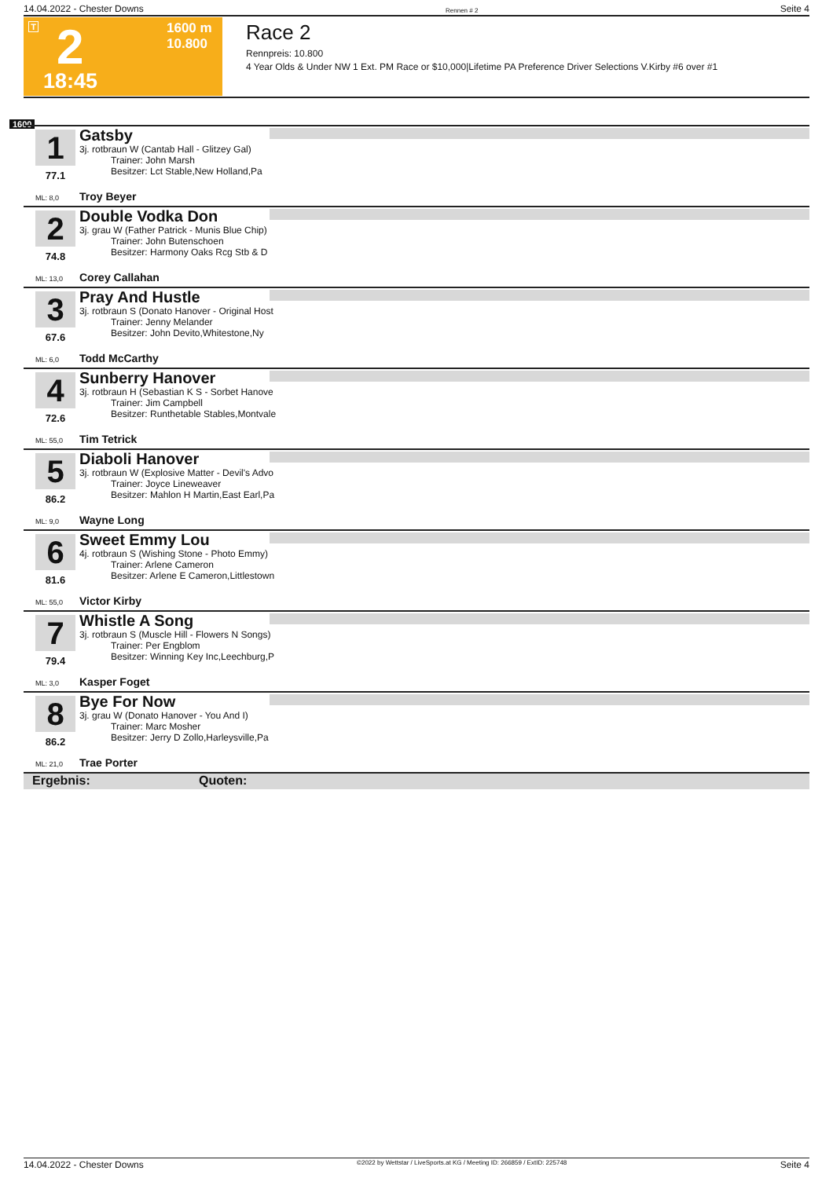14.04.2022 - Chester Downs Rennen # 2 Seite 4
T 2
1600 m
10.800
18:45
Race 2
Rennpreis: 10.800
4 Year Olds & Under NW 1 Ext. PM Race or $10,000|Lifetime PA Preference Driver Selections V.Kirby #6 over #1
1600
1
77.1
ML: 8,0
Gatsby
3j. rotbraun W (Cantab Hall - Glitzey Gal)
Trainer: John Marsh
Besitzer: Lct Stable,New Holland,Pa
Troy Beyer
2
74.8
ML: 13,0
Double Vodka Don
3j. grau W (Father Patrick - Munis Blue Chip)
Trainer: John Butenschoen
Besitzer: Harmony Oaks Rcg Stb & D
Corey Callahan
3
67.6
ML: 6,0
Pray And Hustle
3j. rotbraun S (Donato Hanover - Original Host
Trainer: Jenny Melander
Besitzer: John Devito,Whitestone,Ny
Todd McCarthy
4
72.6
ML: 55,0
Sunberry Hanover
3j. rotbraun H (Sebastian K S - Sorbet Hanove
Trainer: Jim Campbell
Besitzer: Runthetable Stables,Montvale
Tim Tetrick
5
86.2
ML: 9,0
Diaboli Hanover
3j. rotbraun W (Explosive Matter - Devil's Advo
Trainer: Joyce Lineweaver
Besitzer: Mahlon H Martin,East Earl,Pa
Wayne Long
6
81.6
ML: 55,0
Sweet Emmy Lou
4j. rotbraun S (Wishing Stone - Photo Emmy)
Trainer: Arlene Cameron
Besitzer: Arlene E Cameron,Littlestown
Victor Kirby
7
79.4
ML: 3,0
Whistle A Song
3j. rotbraun S (Muscle Hill - Flowers N Songs)
Trainer: Per Engblom
Besitzer: Winning Key Inc,Leechburg,P
Kasper Foget
8
86.2
ML: 21,0
Bye For Now
3j. grau W (Donato Hanover - You And I)
Trainer: Marc Mosher
Besitzer: Jerry D Zollo,Harleysville,Pa
Trae Porter
Ergebnis: Quoten:
14.04.2022 - Chester Downs ©2022 by Wettstar / LiveSports.at KG / Meeting ID: 266859 / ExtID: 225748 Seite 4